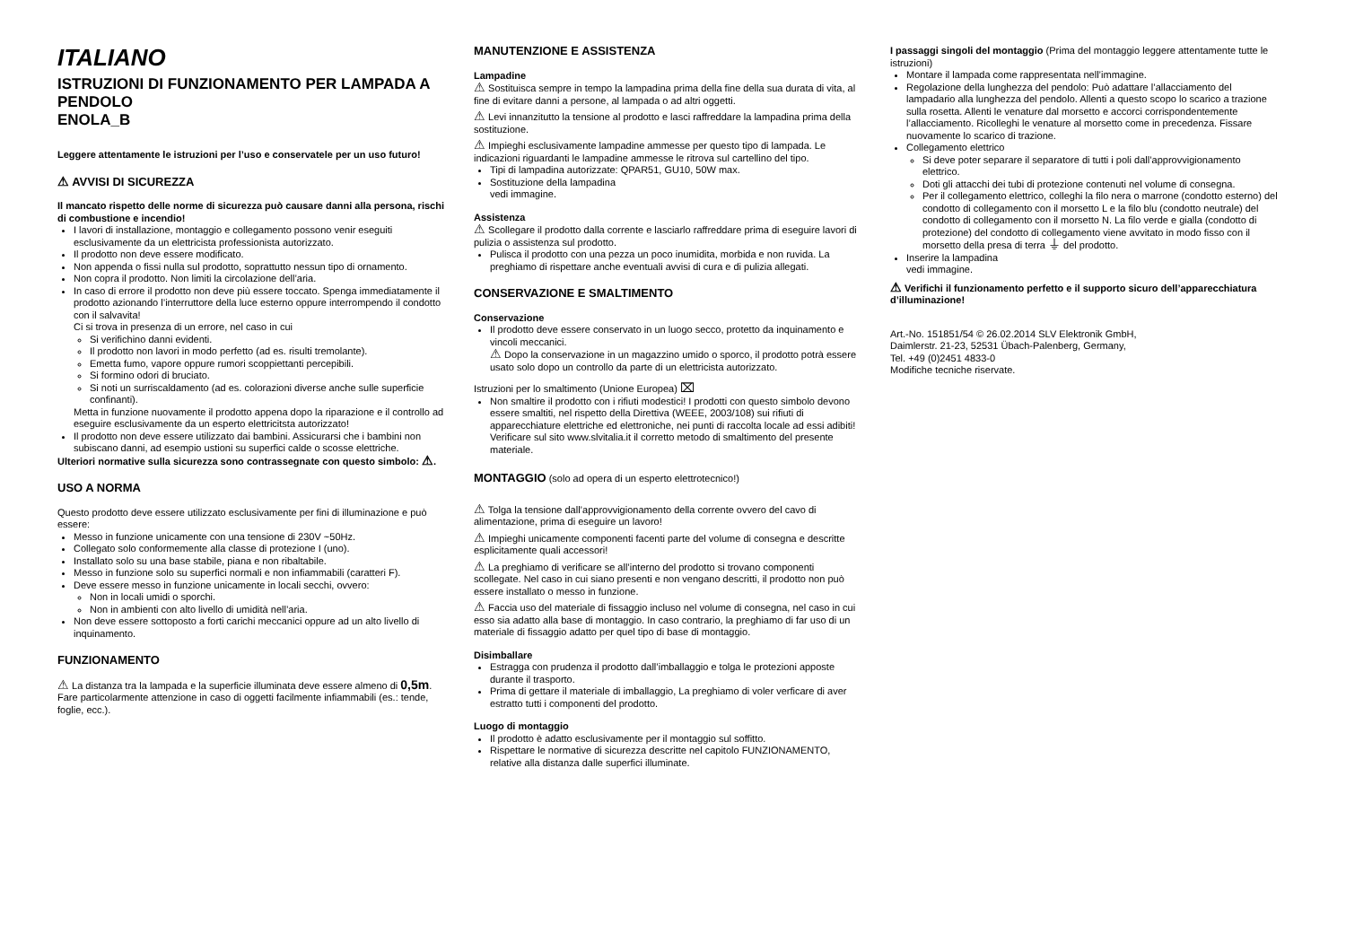ITALIANO
ISTRUZIONI DI FUNZIONAMENTO PER LAMPADA A PENDOLO
ENOLA_B
Leggere attentamente le istruzioni per l’uso e conservatele per un uso futuro!
⚠ AVVISI DI SICUREZZA
Il mancato rispetto delle norme di sicurezza può causare danni alla persona, rischi di combustione e incendio!
I lavori di installazione, montaggio e collegamento possono venir eseguiti esclusivamente da un elettricista professionista autorizzato.
Il prodotto non deve essere modificato.
Non appenda o fissi nulla sul prodotto, soprattutto nessun tipo di ornamento.
Non copra il prodotto. Non limiti la circolazione dell’aria.
In caso di errore il prodotto non deve più essere toccato. Spenga immediatamente il prodotto azionando l’interruttore della luce esterno oppure interrompendo il condotto con il salvavita!
Ci si trova in presenza di un errore, nel caso in cui
Si verifichino danni evidenti.
Il prodotto non lavori in modo perfetto (ad es. risulti tremolante).
Emetta fumo, vapore oppure rumori scoppiettanti percepibili.
Si formino odori di bruciato.
Si noti un surriscaldamento (ad es. colorazioni diverse anche sulle superficie confinanti).
Metta in funzione nuovamente il prodotto appena dopo la riparazione e il controllo ad eseguire esclusivamente da un esperto elettricitsta autorizzato!
Il prodotto non deve essere utilizzato dai bambini. Assicurarsi che i bambini non subiscano danni, ad esempio ustioni su superfici calde o scosse elettriche.
Ulteriori normative sulla sicurezza sono contrassegnate con questo simbolo: ⚠.
USO A NORMA
Questo prodotto deve essere utilizzato esclusivamente per fini di illuminazione e può essere:
Messo in funzione unicamente con una tensione di 230V ~50Hz.
Collegato solo conformemente alla classe di protezione I (uno).
Installato solo su una base stabile, piana e non ribaltabile.
Messo in funzione solo su superfici normali e non infiammabili (caratteri F).
Deve essere messo in funzione unicamente in locali secchi, ovvero:
Non in locali umidi o sporchi.
Non in ambienti con alto livello di umidità nell’aria.
Non deve essere sottoposto a forti carichi meccanici oppure ad un alto livello di inquinamento.
FUNZIONAMENTO
⚠ La distanza tra la lampada e la superficie illuminata deve essere almeno di 0,5m. Fare particolarmente attenzione in caso di oggetti facilmente infiammabili (es.: tende, foglie, ecc.).
MANUTENZIONE E ASSISTENZA
Lampadine
⚠ Sostituisca sempre in tempo la lampadina prima della fine della sua durata di vita, al fine di evitare danni a persone, al lampada o ad altri oggetti.
⚠ Levi innanzitutto la tensione al prodotto e lasci raffreddare la lampadina prima della sostituzione.
⚠ Impieghi esclusivamente lampadine ammesse per questo tipo di lampada. Le indicazioni riguardanti le lampadine ammesse le ritrova sul cartellino del tipo.
Tipi di lampadina autorizzate: QPAR51, GU10, 50W max.
Sostituzione della lampadina
vedi immagine.
Assistenza
⚠ Scollegare il prodotto dalla corrente e lasciarlo raffreddare prima di eseguire lavori di pulizia o assistenza sul prodotto.
Pulisca il prodotto con una pezza un poco inumidita, morbida e non ruvida. La preghiamo di rispettare anche eventuali avvisi di cura e di pulizia allegati.
CONSERVAZIONE E SMALTIMENTO
Conservazione
Il prodotto deve essere conservato in un luogo secco, protetto da inquinamento e vincoli meccanici.
⚠ Dopo la conservazione in un magazzino umido o sporco, il prodotto potrà essere usato solo dopo un controllo da parte di un elettricista autorizzato.
Istruzioni per lo smaltimento (Unione Europea) ⌧
Non smaltire il prodotto con i rifiuti modestici! I prodotti con questo simbolo devono essere smaltiti, nel rispetto della Direttiva (WEEE, 2003/108) sui rifiuti di apparecchiature elettriche ed elettroniche, nei punti di raccolta locale ad essi adibiti! Verificare sul sito www.slvitalia.it il corretto metodo di smaltimento del presente materiale.
MONTAGGIO (solo ad opera di un esperto elettrotecnico!)
⚠ Tolga la tensione dall’approvvigionamento della corrente ovvero del cavo di alimentazione, prima di eseguire un lavoro!
⚠ Impieghi unicamente componenti facenti parte del volume di consegna e descritte esplicitamente quali accessori!
⚠ La preghiamo di verificare se all’interno del prodotto si trovano componenti scollegate. Nel caso in cui siano presenti e non vengano descritti, il prodotto non può essere installato o messo in funzione.
⚠ Faccia uso del materiale di fissaggio incluso nel volume di consegna, nel caso in cui esso sia adatto alla base di montaggio. In caso contrario, la preghiamo di far uso di un materiale di fissaggio adatto per quel tipo di base di montaggio.
Disimballare
Estragga con prudenza il prodotto dall’imballaggio e tolga le protezioni apposte durante il trasporto.
Prima di gettare il materiale di imballaggio, La preghiamo di voler verficare di aver estratto tutti i componenti del prodotto.
Luogo di montaggio
Il prodotto è adatto esclusivamente per il montaggio sul soffitto.
Rispettare le normative di sicurezza descritte nel capitolo FUNZIONAMENTO, relative alla distanza dalle superfici illuminate.
I passaggi singoli del montaggio (Prima del montaggio leggere attentamente tutte le istruzioni)
Montare il lampada come rappresentata nell’immagine.
Regolazione della lunghezza del pendolo: Può adattare l’allacciamento del lampadario alla lunghezza del pendolo. Allenti a questo scopo lo scarico a trazione sulla rosetta. Allenti le venature dal morsetto e accorci corrispondentemente l’allacciamento. Ricolleghi le venature al morsetto come in precedenza. Fissare nuovamente lo scarico di trazione.
Collegamento elettrico
Si deve poter separare il separatore di tutti i poli dall’approvvigionamento elettrico.
Doti gli attacchi dei tubi di protezione contenuti nel volume di consegna.
Per il collegamento elettrico, colleghi la filo nera o marrone (condotto esterno) del condotto di collegamento con il morsetto L e la filo blu (condotto neutrale) del condotto di collegamento con il morsetto N. La filo verde e gialla (condotto di protezione) del condotto di collegamento viene avvitato in modo fisso con il morsetto della presa di terra ⏚ del prodotto.
Inserire la lampadina
vedi immagine.
⚠ Verifichi il funzionamento perfetto e il supporto sicuro dell’apparecchiatura d’illuminazione!
Art.-No. 151851/54 © 26.02.2014 SLV Elektronik GmbH,
Daimlerstr. 21-23, 52531 Übach-Palenberg, Germany,
Tel. +49 (0)2451 4833-0
Modifiche tecniche riservate.